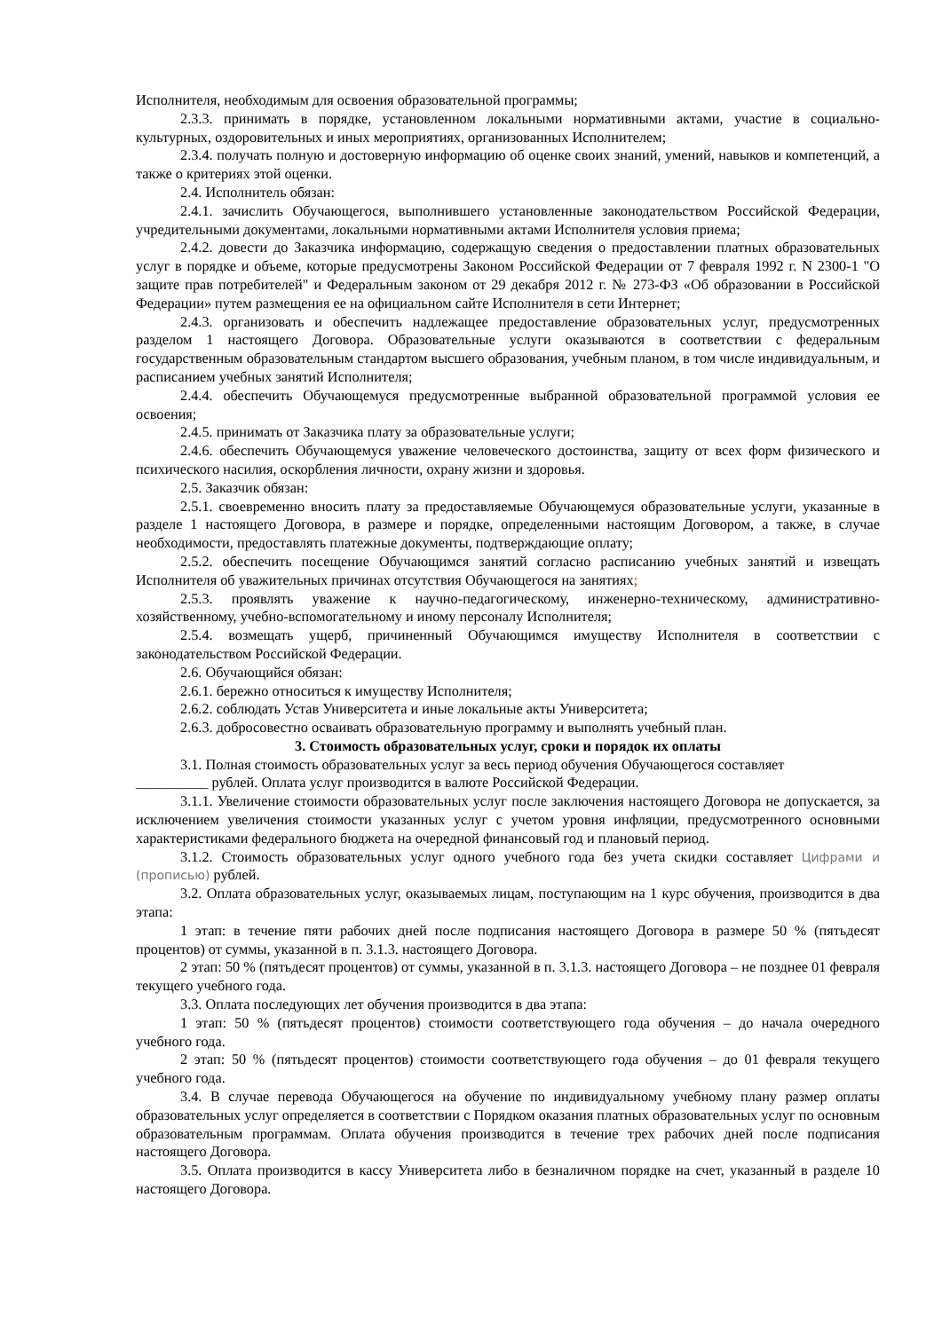Исполнителя, необходимым для освоения образовательной программы;
2.3.3. принимать в порядке, установленном локальными нормативными актами, участие в социально-культурных, оздоровительных и иных мероприятиях, организованных Исполнителем;
2.3.4. получать полную и достоверную информацию об оценке своих знаний, умений, навыков и компетенций, а также о критериях этой оценки.
2.4. Исполнитель обязан:
2.4.1. зачислить Обучающегося, выполнившего установленные законодательством Российской Федерации, учредительными документами, локальными нормативными актами Исполнителя условия приема;
2.4.2. довести до Заказчика информацию, содержащую сведения о предоставлении платных образовательных услуг в порядке и объеме, которые предусмотрены Законом Российской Федерации от 7 февраля 1992 г. N 2300-1 "О защите прав потребителей" и Федеральным законом от 29 декабря 2012 г. № 273-ФЗ «Об образовании в Российской Федерации» путем размещения ее на официальном сайте Исполнителя в сети Интернет;
2.4.3. организовать и обеспечить надлежащее предоставление образовательных услуг, предусмотренных разделом 1 настоящего Договора. Образовательные услуги оказываются в соответствии с федеральным государственным образовательным стандартом высшего образования, учебным планом, в том числе индивидуальным, и расписанием учебных занятий Исполнителя;
2.4.4. обеспечить Обучающемуся предусмотренные выбранной образовательной программой условия ее освоения;
2.4.5. принимать от Заказчика плату за образовательные услуги;
2.4.6. обеспечить Обучающемуся уважение человеческого достоинства, защиту от всех форм физического и психического насилия, оскорбления личности, охрану жизни и здоровья.
2.5. Заказчик обязан:
2.5.1. своевременно вносить плату за предоставляемые Обучающемуся образовательные услуги, указанные в разделе 1 настоящего Договора, в размере и порядке, определенными настоящим Договором, а также, в случае необходимости, предоставлять платежные документы, подтверждающие оплату;
2.5.2. обеспечить посещение Обучающимся занятий согласно расписанию учебных занятий и извещать Исполнителя об уважительных причинах отсутствия Обучающегося на занятиях;
2.5.3. проявлять уважение к научно-педагогическому, инженерно-техническому, административно-хозяйственному, учебно-вспомогательному и иному персоналу Исполнителя;
2.5.4. возмещать ущерб, причиненный Обучающимся имуществу Исполнителя в соответствии с законодательством Российской Федерации.
2.6. Обучающийся обязан:
2.6.1. бережно относиться к имуществу Исполнителя;
2.6.2. соблюдать Устав Университета и иные локальные акты Университета;
2.6.3. добросовестно осваивать образовательную программу и выполнять учебный план.
3. Стоимость образовательных услуг, сроки и порядок их оплаты
3.1. Полная стоимость образовательных услуг за весь период обучения Обучающегося составляет
__________ рублей. Оплата услуг производится в валюте Российской Федерации.
3.1.1. Увеличение стоимости образовательных услуг после заключения настоящего Договора не допускается, за исключением увеличения стоимости указанных услуг с учетом уровня инфляции, предусмотренного основными характеристиками федерального бюджета на очередной финансовый год и плановый период.
3.1.2. Стоимость образовательных услуг одного учебного года без учета скидки составляет Цифрами и (прописью) рублей.
3.2. Оплата образовательных услуг, оказываемых лицам, поступающим на 1 курс обучения, производится в два этапа:
1 этап: в течение пяти рабочих дней после подписания настоящего Договора в размере 50 % (пятьдесят процентов) от суммы, указанной в п. 3.1.3. настоящего Договора.
2 этап: 50 % (пятьдесят процентов) от суммы, указанной в п. 3.1.3. настоящего Договора – не позднее 01 февраля текущего учебного года.
3.3. Оплата последующих лет обучения производится в два этапа:
1 этап: 50 % (пятьдесят процентов) стоимости соответствующего года обучения – до начала очередного учебного года.
2 этап: 50 % (пятьдесят процентов) стоимости соответствующего года обучения – до 01 февраля текущего учебного года.
3.4. В случае перевода Обучающегося на обучение по индивидуальному учебному плану размер оплаты образовательных услуг определяется в соответствии с Порядком оказания платных образовательных услуг по основным образовательным программам. Оплата обучения производится в течение трех рабочих дней после подписания настоящего Договора.
3.5. Оплата производится в кассу Университета либо в безналичном порядке на счет, указанный в разделе 10 настоящего Договора.